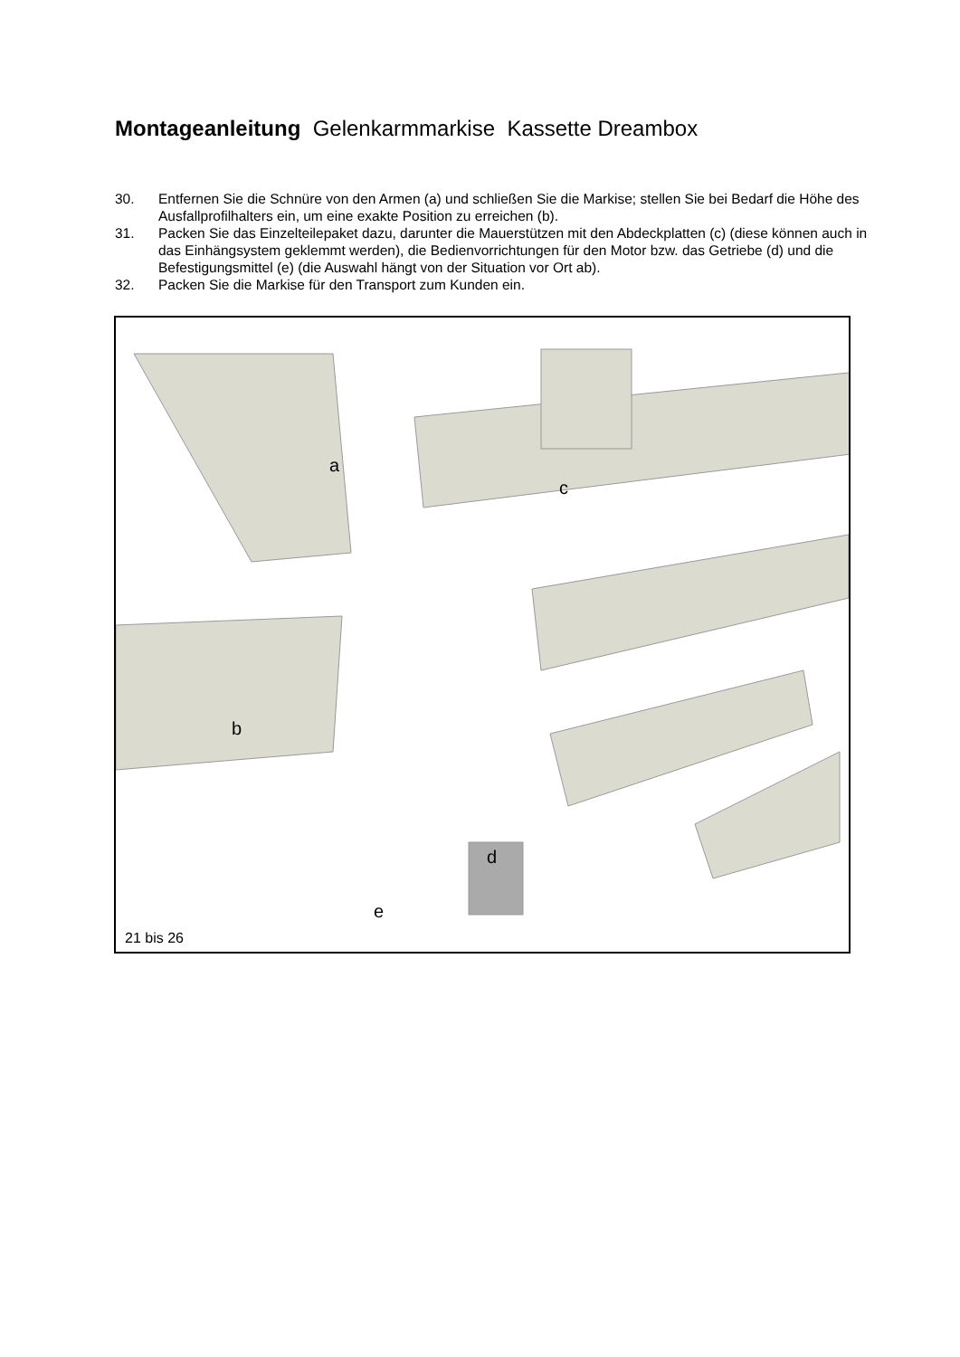Montageanleitung Gelenkarmmarkise Kassette Dreambox
30. Entfernen Sie die Schnüre von den Armen (a) und schließen Sie die Markise; stellen Sie bei Bedarf die Höhe des Ausfallprofilhalters ein, um eine exakte Position zu erreichen (b).
31. Packen Sie das Einzelteilepaket dazu, darunter die Mauerstützen mit den Abdeckplatten (c) (diese können auch in das Einhängsystem geklemmt werden), die Bedienvorrichtungen für den Motor bzw. das Getriebe (d) und die Befestigungsmittel (e) (die Auswahl hängt von der Situation vor Ort ab).
32. Packen Sie die Markise für den Transport zum Kunden ein.
a
c
b
d
e
21 bis 26